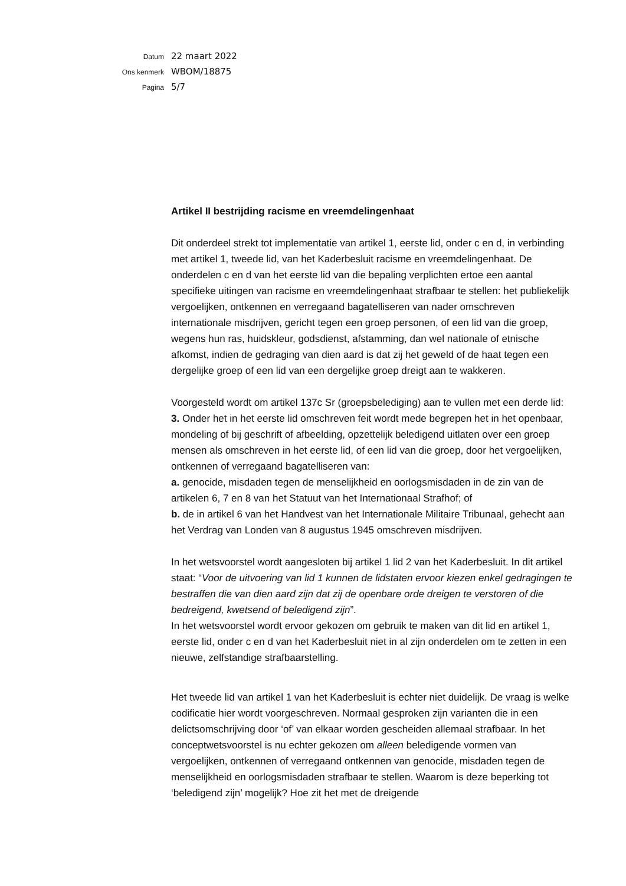Datum 22 maart 2022
Ons kenmerk WBOM/18875
Pagina 5/7
Artikel II bestrijding racisme en vreemdelingenhaat
Dit onderdeel strekt tot implementatie van artikel 1, eerste lid, onder c en d, in verbinding met artikel 1, tweede lid, van het Kaderbesluit racisme en vreemdelingenhaat. De onderdelen c en d van het eerste lid van die bepaling verplichten ertoe een aantal specifieke uitingen van racisme en vreemdelingenhaat strafbaar te stellen: het publiekelijk vergoelijken, ontkennen en verregaand bagatelliseren van nader omschreven internationale misdrijven, gericht tegen een groep personen, of een lid van die groep, wegens hun ras, huidskleur, godsdienst, afstamming, dan wel nationale of etnische afkomst, indien de gedraging van dien aard is dat zij het geweld of de haat tegen een dergelijke groep of een lid van een dergelijke groep dreigt aan te wakkeren.
Voorgesteld wordt om artikel 137c Sr (groepsbelediging) aan te vullen met een derde lid:
3. Onder het in het eerste lid omschreven feit wordt mede begrepen het in het openbaar, mondeling of bij geschrift of afbeelding, opzettelijk beledigend uitlaten over een groep mensen als omschreven in het eerste lid, of een lid van die groep, door het vergoelijken, ontkennen of verregaand bagatelliseren van:
a. genocide, misdaden tegen de menselijkheid en oorlogsmisdaden in de zin van de artikelen 6, 7 en 8 van het Statuut van het Internationaal Strafhof; of
b. de in artikel 6 van het Handvest van het Internationale Militaire Tribunaal, gehecht aan het Verdrag van Londen van 8 augustus 1945 omschreven misdrijven.
In het wetsvoorstel wordt aangesloten bij artikel 1 lid 2 van het Kaderbesluit. In dit artikel staat: “Voor de uitvoering van lid 1 kunnen de lidstaten ervoor kiezen enkel gedragingen te bestraffen die van dien aard zijn dat zij de openbare orde dreigen te verstoren of die bedreigend, kwetsend of beledigend zijn”.
In het wetsvoorstel wordt ervoor gekozen om gebruik te maken van dit lid en artikel 1, eerste lid, onder c en d van het Kaderbesluit niet in al zijn onderdelen om te zetten in een nieuwe, zelfstandige strafbaarstelling.
Het tweede lid van artikel 1 van het Kaderbesluit is echter niet duidelijk. De vraag is welke codificatie hier wordt voorgeschreven. Normaal gesproken zijn varianten die in een delictsomschrijving door ‘of’ van elkaar worden gescheiden allemaal strafbaar. In het conceptwetsvoorstel is nu echter gekozen om alleen beledigende vormen van vergoelijken, ontkennen of verregaand ontkennen van genocide, misdaden tegen de menselijkheid en oorlogsmisdaden strafbaar te stellen. Waarom is deze beperking tot ‘beledigend zijn’ mogelijk? Hoe zit het met de dreigende